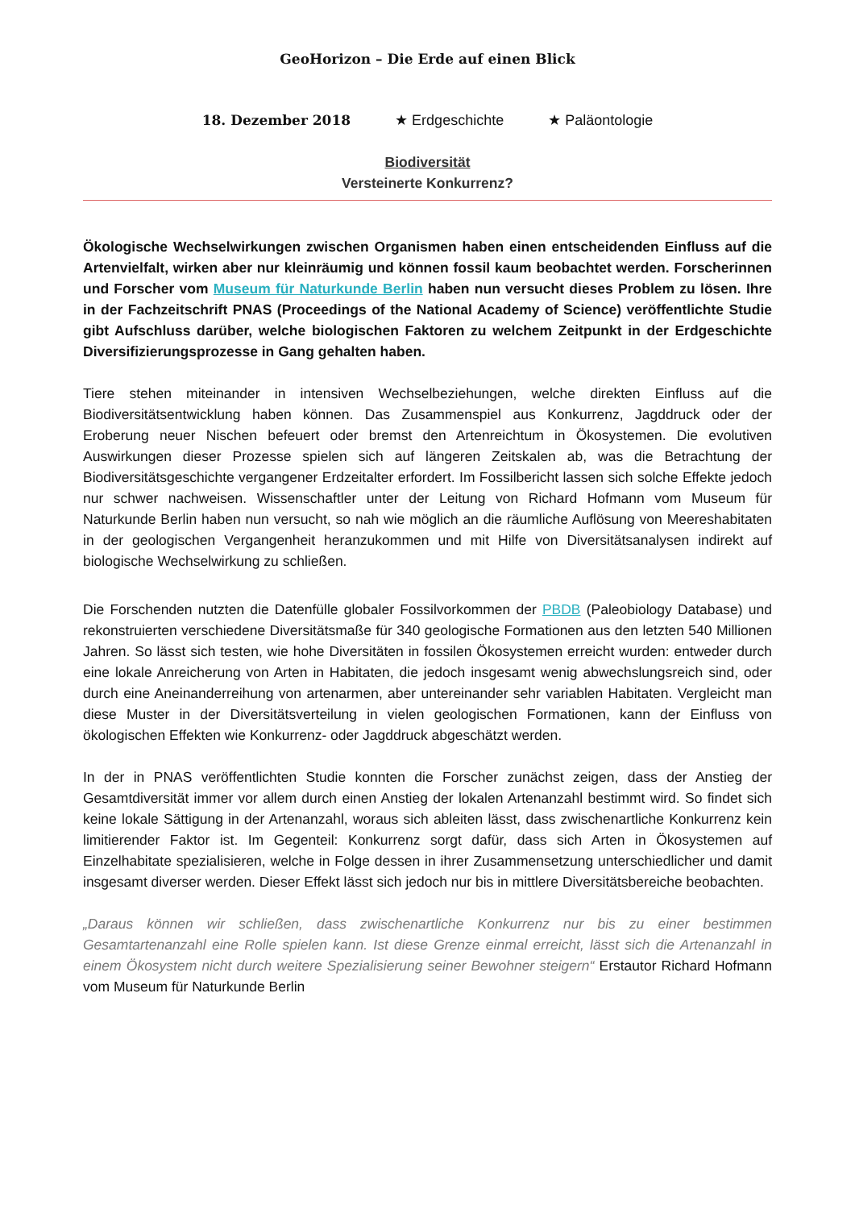GeoHorizon – Die Erde auf einen Blick
18. Dezember 2018 ★ Erdgeschichte ★ Paläontologie
Biodiversität
Versteinerte Konkurrenz?
Ökologische Wechselwirkungen zwischen Organismen haben einen entscheidenden Einfluss auf die Artenvielfalt, wirken aber nur kleinräumig und können fossil kaum beobachtet werden. Forscherinnen und Forscher vom Museum für Naturkunde Berlin haben nun versucht dieses Problem zu lösen. Ihre in der Fachzeitschrift PNAS (Proceedings of the National Academy of Science) veröffentlichte Studie gibt Aufschluss darüber, welche biologischen Faktoren zu welchem Zeitpunkt in der Erdgeschichte Diversifizierungsprozesse in Gang gehalten haben.
Tiere stehen miteinander in intensiven Wechselbeziehungen, welche direkten Einfluss auf die Biodiversitätsentwicklung haben können. Das Zusammenspiel aus Konkurrenz, Jagddruck oder der Eroberung neuer Nischen befeuert oder bremst den Artenreichtum in Ökosystemen. Die evolutiven Auswirkungen dieser Prozesse spielen sich auf längeren Zeitskalen ab, was die Betrachtung der Biodiversitätsgeschichte vergangener Erdzeitalter erfordert. Im Fossilbericht lassen sich solche Effekte jedoch nur schwer nachweisen. Wissenschaftler unter der Leitung von Richard Hofmann vom Museum für Naturkunde Berlin haben nun versucht, so nah wie möglich an die räumliche Auflösung von Meereshabitaten in der geologischen Vergangenheit heranzukommen und mit Hilfe von Diversitätsanalysen indirekt auf biologische Wechselwirkung zu schließen.
Die Forschenden nutzten die Datenfülle globaler Fossilvorkommen der PBDB (Paleobiology Database) und rekonstruierten verschiedene Diversitätsmaße für 340 geologische Formationen aus den letzten 540 Millionen Jahren. So lässt sich testen, wie hohe Diversitäten in fossilen Ökosystemen erreicht wurden: entweder durch eine lokale Anreicherung von Arten in Habitaten, die jedoch insgesamt wenig abwechslungsreich sind, oder durch eine Aneinanderreihung von artenarmen, aber untereinander sehr variablen Habitaten. Vergleicht man diese Muster in der Diversitätsverteilung in vielen geologischen Formationen, kann der Einfluss von ökologischen Effekten wie Konkurrenz- oder Jagddruck abgeschätzt werden.
In der in PNAS veröffentlichten Studie konnten die Forscher zunächst zeigen, dass der Anstieg der Gesamtdiversität immer vor allem durch einen Anstieg der lokalen Artenanzahl bestimmt wird. So findet sich keine lokale Sättigung in der Artenanzahl, woraus sich ableiten lässt, dass zwischenartliche Konkurrenz kein limitierender Faktor ist. Im Gegenteil: Konkurrenz sorgt dafür, dass sich Arten in Ökosystemen auf Einzelhabitate spezialisieren, welche in Folge dessen in ihrer Zusammensetzung unterschiedlicher und damit insgesamt diverser werden. Dieser Effekt lässt sich jedoch nur bis in mittlere Diversitätsbereiche beobachten.
„Daraus können wir schließen, dass zwischenartliche Konkurrenz nur bis zu einer bestimmen Gesamtartenanzahl eine Rolle spielen kann. Ist diese Grenze einmal erreicht, lässt sich die Artenanzahl in einem Ökosystem nicht durch weitere Spezialisierung seiner Bewohner steigern“ Erstautor Richard Hofmann vom Museum für Naturkunde Berlin